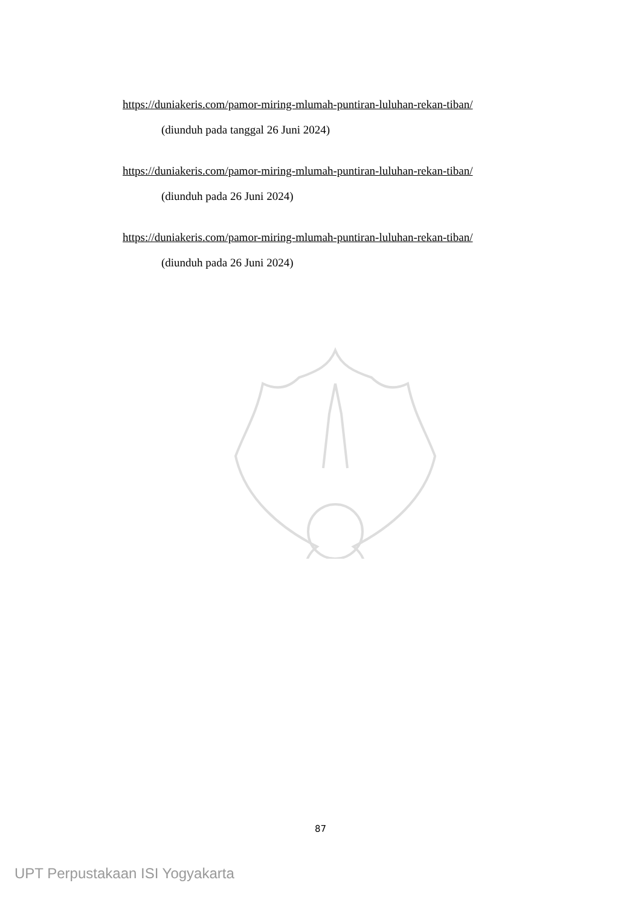https://duniakeris.com/pamor-miring-mlumah-puntiran-luluhan-rekan-tiban/
(diunduh pada tanggal 26 Juni 2024)
https://duniakeris.com/pamor-miring-mlumah-puntiran-luluhan-rekan-tiban/
(diunduh pada 26 Juni 2024)
https://duniakeris.com/pamor-miring-mlumah-puntiran-luluhan-rekan-tiban/
(diunduh pada 26 Juni 2024)
87
UPT Perpustakaan ISI Yogyakarta